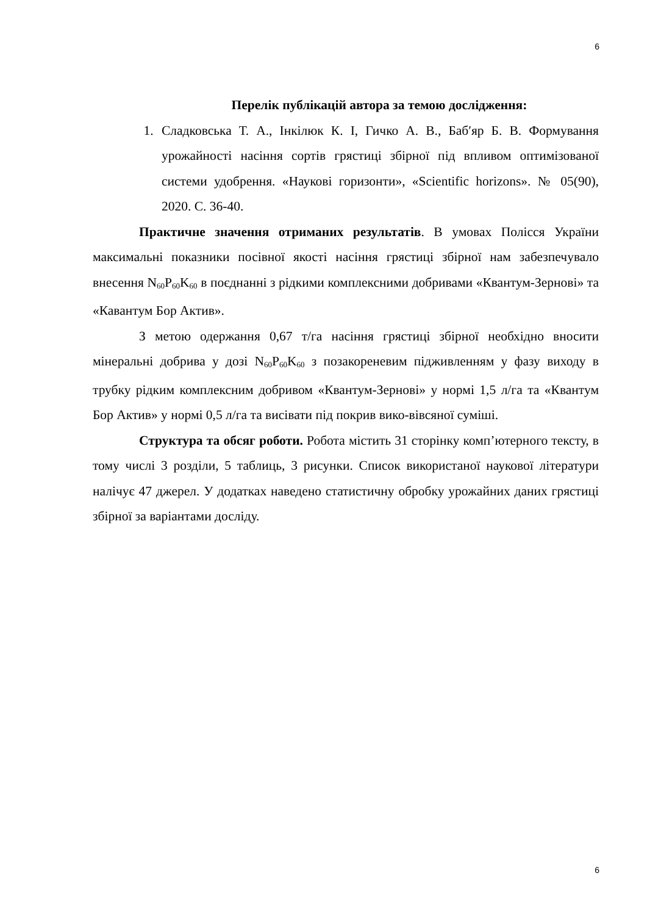6
Перелік публікацій автора за темою дослідження:
1. Сладковська Т. А., Інкілюк К. І, Гичко А. В., Баб′яр Б. В. Формування урожайності насіння сортів грястиці збірної під впливом оптимізованої системи удобрення. «Наукові горизонти», «Scientific horizons». № 05(90), 2020. С. 36-40.
Практичне значення отриманих результатів. В умовах Полісся України максимальні показники посівної якості насіння грястиці збірної нам забезпечувало внесення N<sub>60</sub>P<sub>60</sub>K<sub>60</sub> в поєднанні з рідкими комплексними добривами «Квантум-Зернові» та «Кавантум Бор Актив».
З метою одержання 0,67 т/га насіння грястиці збірної необхідно вносити мінеральні добрива у дозі N<sub>60</sub>P<sub>60</sub>K<sub>60</sub> з позакореневим підживленням у фазу виходу в трубку рідким комплексним добривом «Квантум-Зернові» у нормі 1,5 л/га та «Квантум Бор Актив» у нормі 0,5 л/га та висівати під покрив вико-вівсяної суміші.
Структура та обсяг роботи. Робота містить 31 сторінку комп’ютерного тексту, в тому числі 3 розділи, 5 таблиць, 3 рисунки. Список використаної наукової літератури налічує 47 джерел. У додатках наведено статистичну обробку урожайних даних грястиці збірної за варіантами досліду.
6